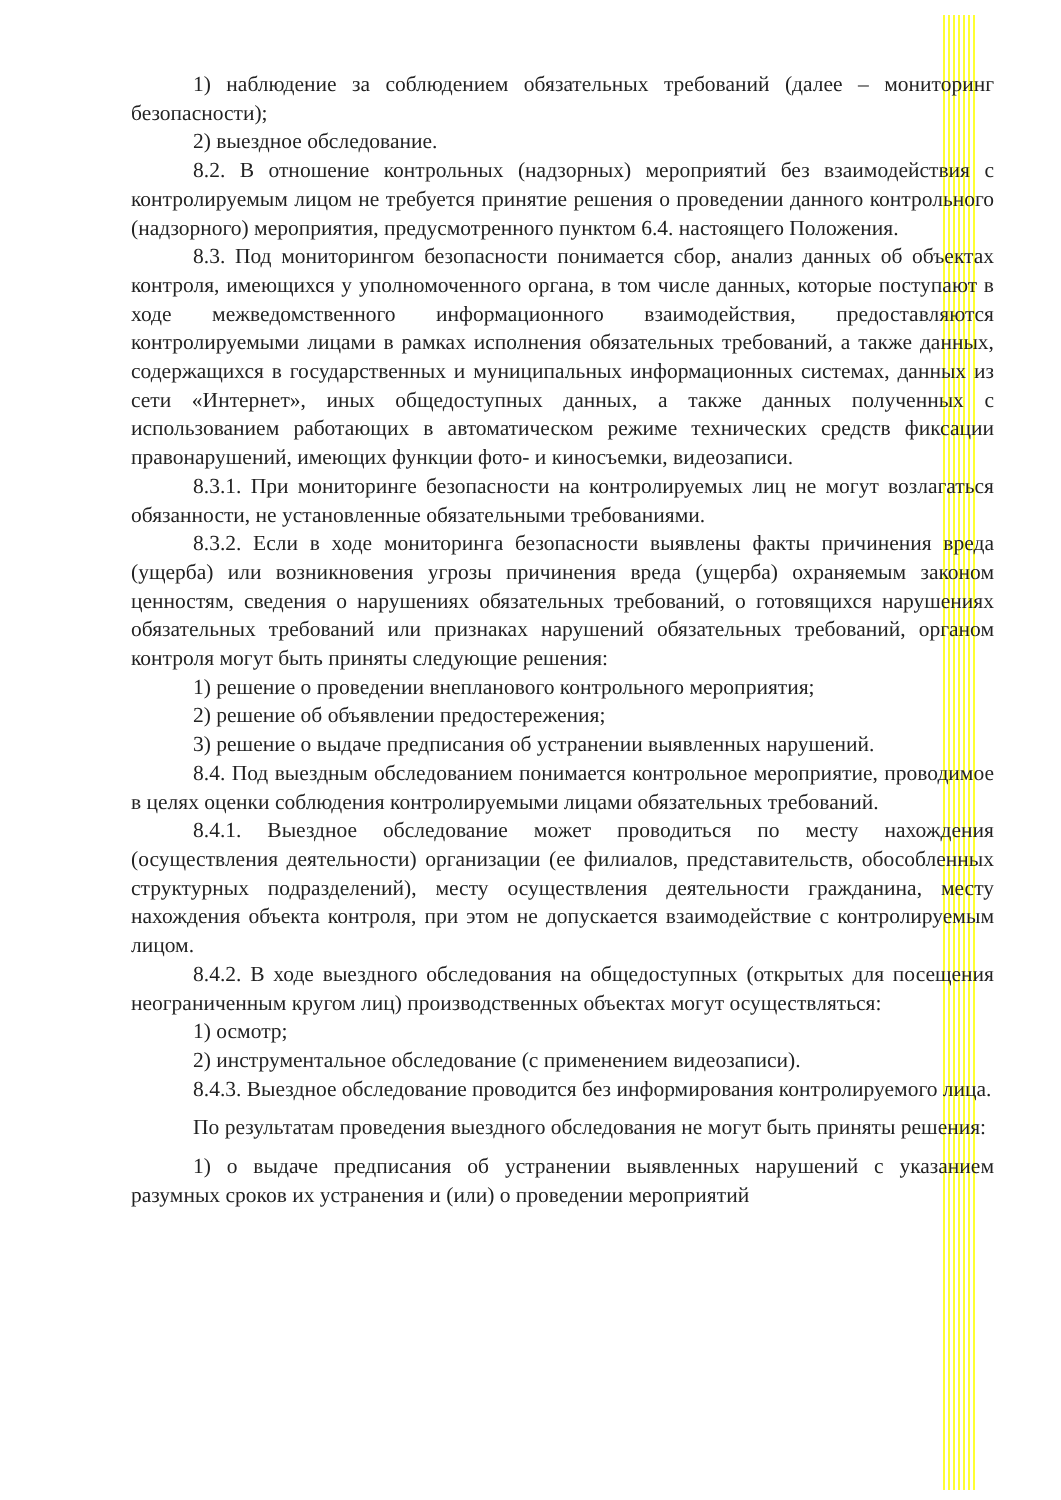1) наблюдение за соблюдением обязательных требований (далее – мониторинг безопасности);
2) выездное обследование.
8.2. В отношение контрольных (надзорных) мероприятий без взаимодействия с контролируемым лицом не требуется принятие решения о проведении данного контрольного (надзорного) мероприятия, предусмотренного пунктом 6.4. настоящего Положения.
8.3. Под мониторингом безопасности понимается сбор, анализ данных об объектах контроля, имеющихся у уполномоченного органа, в том числе данных, которые поступают в ходе межведомственного информационного взаимодействия, предоставляются контролируемыми лицами в рамках исполнения обязательных требований, а также данных, содержащихся в государственных и муниципальных информационных системах, данных из сети «Интернет», иных общедоступных данных, а также данных полученных с использованием работающих в автоматическом режиме технических средств фиксации правонарушений, имеющих функции фото- и киносъемки, видеозаписи.
8.3.1. При мониторинге безопасности на контролируемых лиц не могут возлагаться обязанности, не установленные обязательными требованиями.
8.3.2. Если в ходе мониторинга безопасности выявлены факты причинения вреда (ущерба) или возникновения угрозы причинения вреда (ущерба) охраняемым законом ценностям, сведения о нарушениях обязательных требований, о готовящихся нарушениях обязательных требований или признаках нарушений обязательных требований, органом контроля могут быть приняты следующие решения:
1) решение о проведении внепланового контрольного мероприятия;
2) решение об объявлении предостережения;
3) решение о выдаче предписания об устранении выявленных нарушений.
8.4. Под выездным обследованием понимается контрольное мероприятие, проводимое в целях оценки соблюдения контролируемыми лицами обязательных требований.
8.4.1. Выездное обследование может проводиться по месту нахождения (осуществления деятельности) организации (ее филиалов, представительств, обособленных структурных подразделений), месту осуществления деятельности гражданина, месту нахождения объекта контроля, при этом не допускается взаимодействие с контролируемым лицом.
8.4.2. В ходе выездного обследования на общедоступных (открытых для посещения неограниченным кругом лиц) производственных объектах могут осуществляться:
1) осмотр;
2) инструментальное обследование (с применением видеозаписи).
8.4.3. Выездное обследование проводится без информирования контролируемого лица.
По результатам проведения выездного обследования не могут быть приняты решения:
1) о выдаче предписания об устранении выявленных нарушений с указанием разумных сроков их устранения и (или) о проведении мероприятий